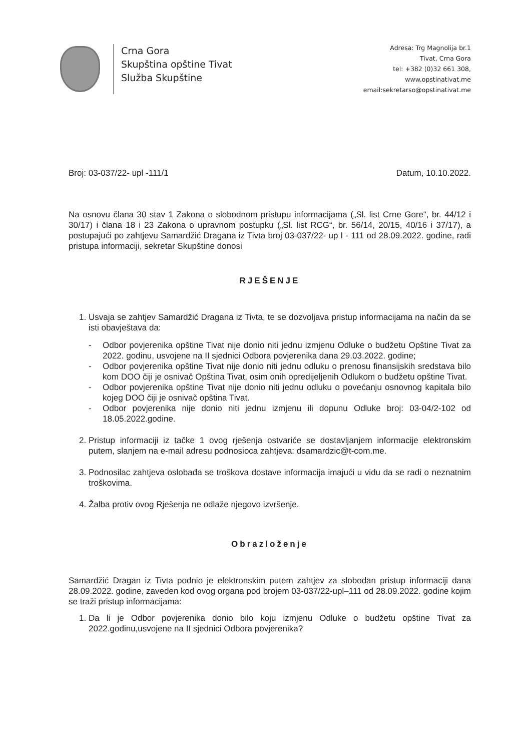Crna Gora
Skupština opštine Tivat
Služba Skupštine
Adresa: Trg Magnolija br.1
Tivat, Crna Gora
tel: +382 (0)32 661 308,
www.opstinativat.me
email:sekretarso@opstinativat.me
Broj: 03-037/22- upl -111/1 Datum, 10.10.2022.
Na osnovu člana 30 stav 1 Zakona o slobodnom pristupu informacijama („Sl. list Crne Gore“, br. 44/12 i 30/17) i člana 18 i 23 Zakona o upravnom postupku („Sl. list RCG“, br. 56/14, 20/15, 40/16 i 37/17), a postupajući po zahtjevu Samardžić Dragana iz Tivta broj 03-037/22- up I - 111 od 28.09.2022. godine, radi pristupa informaciji, sekretar Skupštine donosi
RJEŠENJE
1. Usvaja se zahtjev Samardžić Dragana iz Tivta, te se dozvoljava pristup informacijama na način da se isti obavještava da:
- Odbor povjerenika opštine Tivat nije donio niti jednu izmjenu Odluke o budžetu Opštine Tivat za 2022. godinu, usvojene na II sjednici Odbora povjerenika dana 29.03.2022. godine;
- Odbor povjerenika opštine Tivat nije donio niti jednu odluku o prenosu finansijskih sredstava bilo kom DOO čiji je osnivač Opština Tivat, osim onih opredijeljenih Odlukom o budžetu opštine Tivat.
- Odbor povjerenika opštine Tivat nije donio niti jednu odluku o povećanju osnovnog kapitala bilo kojeg DOO čiji je osnivač opština Tivat.
- Odbor povjerenika nije donio niti jednu izmjenu ili dopunu Odluke broj: 03-04/2-102 od 18.05.2022.godine.
2. Pristup informaciji iz tačke 1 ovog rješenja ostvariće se dostavljanjem informacije elektronskim putem, slanjem na e-mail adresu podnosioca zahtjeva: dsamardzic@t-com.me.
3. Podnosilac zahtjeva oslobađa se troškova dostave informacija imajući u vidu da se radi o neznatnim troškovima.
4. Žalba protiv ovog Rješenja ne odlaže njegovo izvršenje.
Obrazloženje
Samardžić Dragan iz Tivta podnio je elektronskim putem zahtjev za slobodan pristup informaciji dana 28.09.2022. godine, zaveden kod ovog organa pod brojem 03-037/22-upl–111 od 28.09.2022. godine kojim se traži pristup informacijama:
1. Da li je Odbor povjerenika donio bilo koju izmjenu Odluke o budžetu opštine Tivat za 2022.godinu,usvojene na II sjednici Odbora povjerenika?